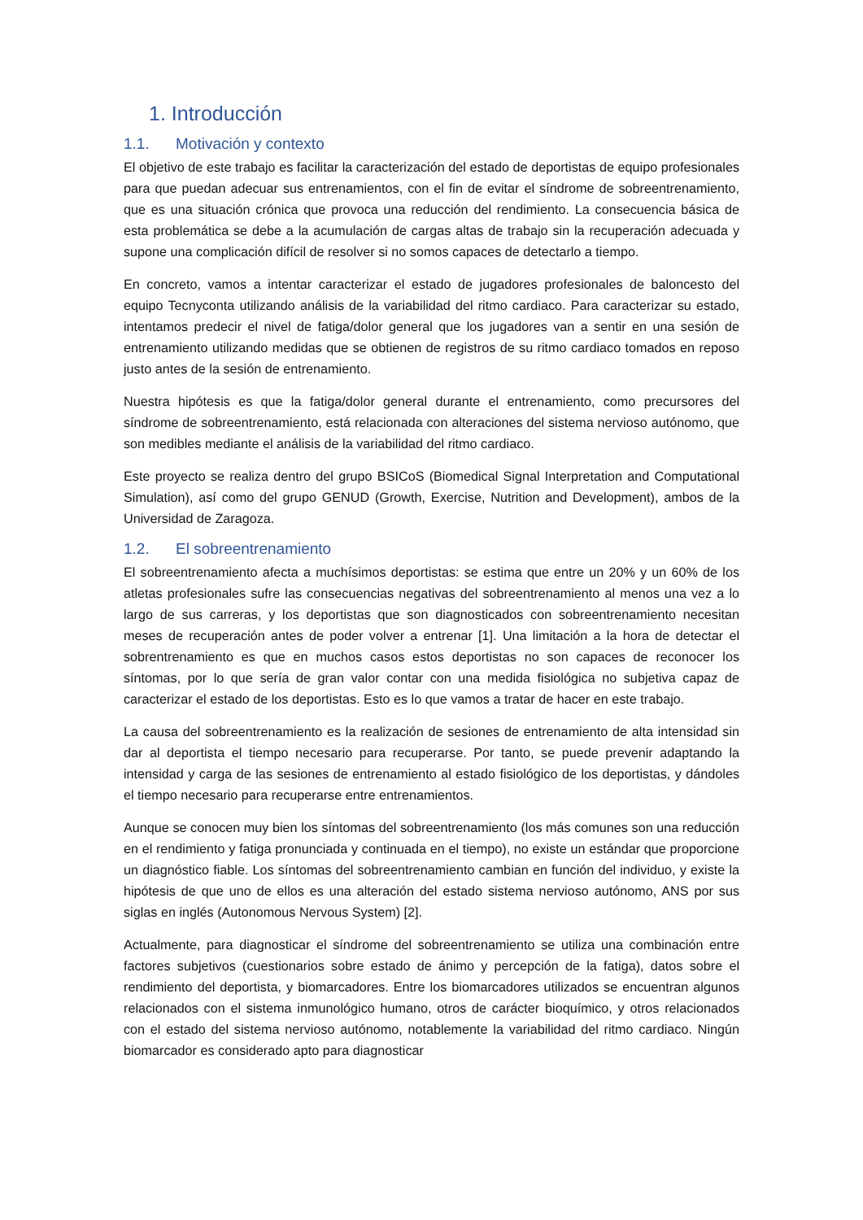1. Introducción
1.1. Motivación y contexto
El objetivo de este trabajo es facilitar la caracterización del estado de deportistas de equipo profesionales para que puedan adecuar sus entrenamientos, con el fin de evitar el síndrome de sobreentrenamiento, que es una situación crónica que provoca una reducción del rendimiento. La consecuencia básica de esta problemática se debe a la acumulación de cargas altas de trabajo sin la recuperación adecuada y supone una complicación difícil de resolver si no somos capaces de detectarlo a tiempo.
En concreto, vamos a intentar caracterizar el estado de jugadores profesionales de baloncesto del equipo Tecnyconta utilizando análisis de la variabilidad del ritmo cardiaco. Para caracterizar su estado, intentamos predecir el nivel de fatiga/dolor general que los jugadores van a sentir en una sesión de entrenamiento utilizando medidas que se obtienen de registros de su ritmo cardiaco tomados en reposo justo antes de la sesión de entrenamiento.
Nuestra hipótesis es que la fatiga/dolor general durante el entrenamiento, como precursores del síndrome de sobreentrenamiento, está relacionada con alteraciones del sistema nervioso autónomo, que son medibles mediante el análisis de la variabilidad del ritmo cardiaco.
Este proyecto se realiza dentro del grupo BSICoS (Biomedical Signal Interpretation and Computational Simulation), así como del grupo GENUD (Growth, Exercise, Nutrition and Development), ambos de la Universidad de Zaragoza.
1.2. El sobreentrenamiento
El sobreentrenamiento afecta a muchísimos deportistas: se estima que entre un 20% y un 60% de los atletas profesionales sufre las consecuencias negativas del sobreentrenamiento al menos una vez a lo largo de sus carreras, y los deportistas que son diagnosticados con sobreentrenamiento necesitan meses de recuperación antes de poder volver a entrenar [1]. Una limitación a la hora de detectar el sobrentrenamiento es que en muchos casos estos deportistas no son capaces de reconocer los síntomas, por lo que sería de gran valor contar con una medida fisiológica no subjetiva capaz de caracterizar el estado de los deportistas. Esto es lo que vamos a tratar de hacer en este trabajo.
La causa del sobreentrenamiento es la realización de sesiones de entrenamiento de alta intensidad sin dar al deportista el tiempo necesario para recuperarse. Por tanto, se puede prevenir adaptando la intensidad y carga de las sesiones de entrenamiento al estado fisiológico de los deportistas, y dándoles el tiempo necesario para recuperarse entre entrenamientos.
Aunque se conocen muy bien los síntomas del sobreentrenamiento (los más comunes son una reducción en el rendimiento y fatiga pronunciada y continuada en el tiempo), no existe un estándar que proporcione un diagnóstico fiable. Los síntomas del sobreentrenamiento cambian en función del individuo, y existe la hipótesis de que uno de ellos es una alteración del estado sistema nervioso autónomo, ANS por sus siglas en inglés (Autonomous Nervous System) [2].
Actualmente, para diagnosticar el síndrome del sobreentrenamiento se utiliza una combinación entre factores subjetivos (cuestionarios sobre estado de ánimo y percepción de la fatiga), datos sobre el rendimiento del deportista, y biomarcadores. Entre los biomarcadores utilizados se encuentran algunos relacionados con el sistema inmunológico humano, otros de carácter bioquímico, y otros relacionados con el estado del sistema nervioso autónomo, notablemente la variabilidad del ritmo cardiaco. Ningún biomarcador es considerado apto para diagnosticar